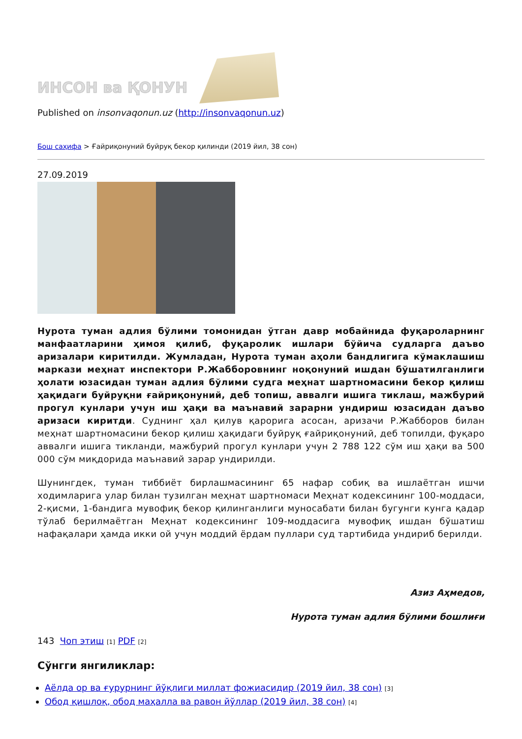ИНСОН ва ҚОНУН
Published on insonvaqonun.uz (http://insonvaqonun.uz)
Бош саҳифа > Ғайриқонуний буйруқ бекор қилинди (2019 йил, 38 сон)
27.09.2019
Нурота туман адлия бўлими томонидан ўтган давр мобайнида фуқароларнинг манфаатларини ҳимоя қилиб, фуқаролик ишлари бўйича судларга даъво аризалари киритилди. Жумладан, Нурота туман аҳоли бандлигига кўмаклашиш маркази меҳнат инспектори Р.Жабборовнинг ноқонуний ишдан бўшатилганлиги ҳолати юзасидан туман адлия бўлими судга меҳнат шартномасини бекор қилиш ҳақидаги буйруқни ғайриқонуний, деб топиш, аввалги ишига тиклаш, мажбурий прогул кунлари учун иш ҳақи ва маънавий зарарни ундириш юзасидан даъво аризаси киритди. Суднинг ҳал қилув қарорига асосан, аризачи Р.Жабборов билан меҳнат шартномасини бекор қилиш ҳақидаги буйруқ ғайриқонуний, деб топилди, фуқаро аввалги ишига тикланди, мажбурий прогул кунлари учун 2 788 122 сўм иш ҳақи ва 500 000 сўм миқдорида маънавий зарар ундирилди.
Шунингдек, туман тиббиёт бирлашмасининг 65 нафар собиқ ва ишлаётган ишчи ходимларига улар билан тузилган меҳнат шартномаси Меҳнат кодексининг 100-моддаси, 2-қисми, 1-бандига мувофиқ бекор қилинганлиги муносабати билан бугунги кунга қадар тўлаб берилмаётган Меҳнат кодексининг 109-моддасига мувофиқ ишдан бўшатиш нафақалари ҳамда икки ой учун моддий ёрдам пуллари суд тартибида ундириб берилди.
Азиз Аҳмедов,
Нурота туман адлия бўлими бошлиғи
143 Чоп этиш [1] PDF [2]
Сўнгги янгиликлар:
Аёлда ор ва ғурурнинг йўқлиги миллат фожиасидир (2019 йил, 38 сон) [3]
Обод қишлоқ, обод маҳалла ва равон йўллар (2019 йил, 38 сон) [4]